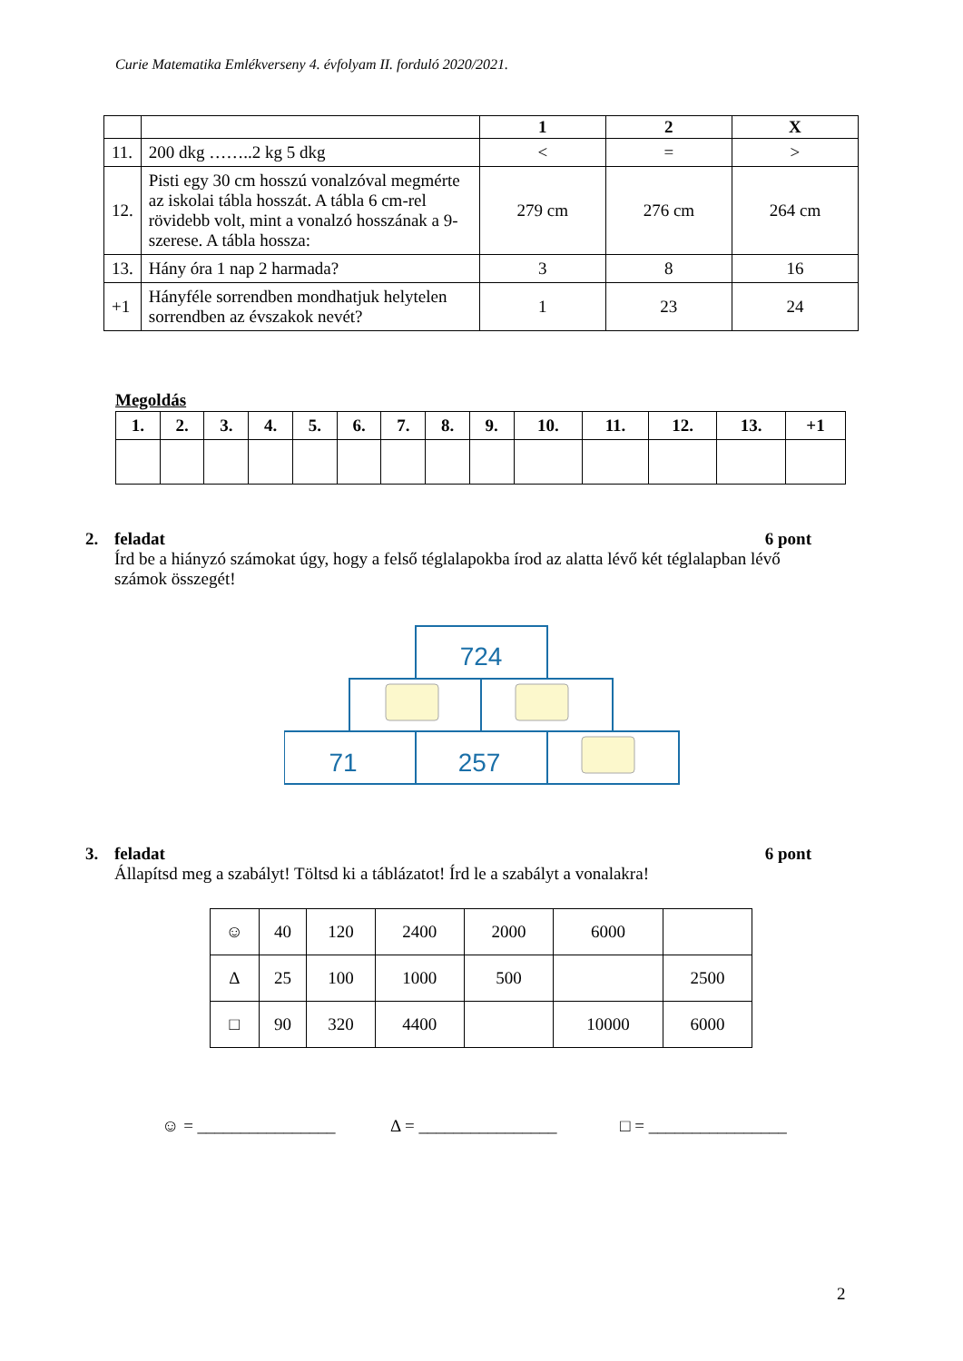Curie Matematika Emlékverseny 4. évfolyam II. forduló 2020/2021.
| | | 1 | 2 | X |
| --- | --- | --- | --- | --- |
| 11. | 200 dkg ……..2 kg 5 dkg | < | = | > |
| 12. | Pisti egy 30 cm hosszú vonalzóval megmérte az iskolai tábla hosszát. A tábla 6 cm-rel rövidebb volt, mint a vonalzó hosszának a 9-szerese. A tábla hossza: | 279 cm | 276 cm | 264 cm |
| 13. | Hány óra 1 nap 2 harmada? | 3 | 8 | 16 |
| +1 | Hányféle sorrendben mondhatjuk helytelen sorrendben az évszakok nevét? | 1 | 23 | 24 |
Megoldás
| 1. | 2. | 3. | 4. | 5. | 6. | 7. | 8. | 9. | 10. | 11. | 12. | 13. | +1 |
| --- | --- | --- | --- | --- | --- | --- | --- | --- | --- | --- | --- | --- | --- |
2. feladat 6 pont
Írd be a hiányzó számokat úgy, hogy a felső téglalapokba írod az alatta lévő két téglalapban lévő számok összegét!
724
71
257
3. feladat 6 pont
Állapítsd meg a szabályt! Töltsd ki a táblázatot! Írd le a szabályt a vonalakra!
| ☺ | 40 | 120 | 2400 | 2000 | 6000 | |
| Δ | 25 | 100 | 1000 | 500 | | 2500 |
| □ | 90 | 320 | 4400 | | 10000 | 6000 |
☺ = ________________ Δ = ________________ □ = ________________
2